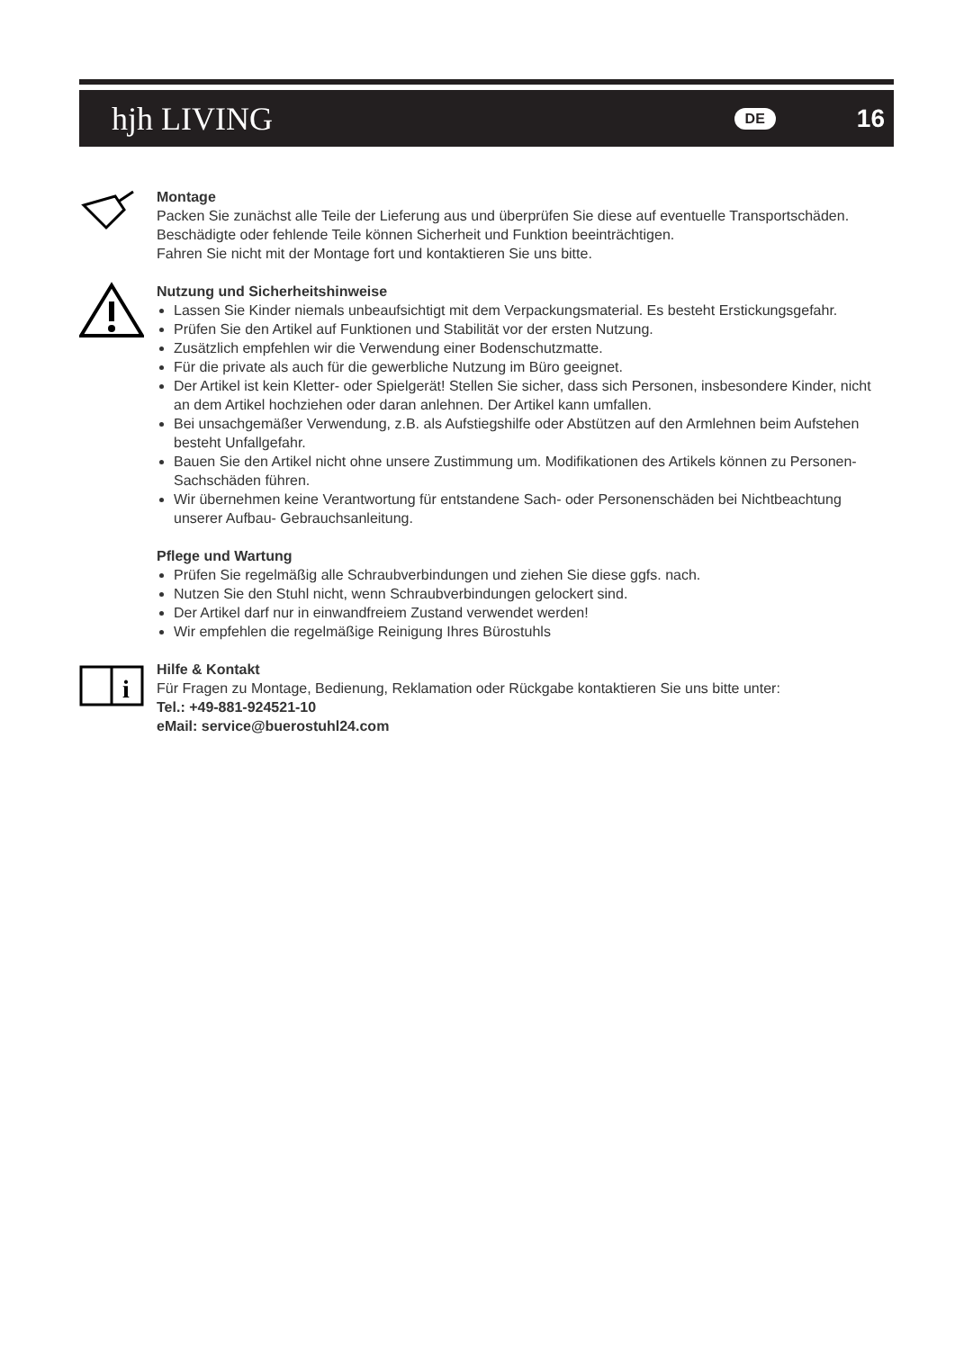hjh LIVING
DE 16
Montage
Packen Sie zunächst alle Teile der Lieferung aus und überprüfen Sie diese auf eventuelle Transportschäden.
Beschädigte oder fehlende Teile können Sicherheit und Funktion beeinträchtigen.
Fahren Sie nicht mit der Montage fort und kontaktieren Sie uns bitte.
Nutzung und Sicherheitshinweise
Lassen Sie Kinder niemals unbeaufsichtigt mit dem Verpackungsmaterial. Es besteht Erstickungsgefahr.
Prüfen Sie den Artikel auf Funktionen und Stabilität vor der ersten Nutzung.
Zusätzlich empfehlen wir die Verwendung einer Bodenschutzmatte.
Für die private als auch für die gewerbliche Nutzung im Büro geeignet.
Der Artikel ist kein Kletter- oder Spielgerät! Stellen Sie sicher, dass sich Personen, insbesondere Kinder, nicht an dem Artikel hochziehen oder daran anlehnen. Der Artikel kann umfallen.
Bei unsachgemäßer Verwendung, z.B. als Aufstiegshilfe oder Abstützen auf den Armlehnen beim Aufstehen besteht Unfallgefahr.
Bauen Sie den Artikel nicht ohne unsere Zustimmung um. Modifikationen des Artikels können zu Personen- Sachschäden führen.
Wir übernehmen keine Verantwortung für entstandene Sach- oder Personenschäden bei Nichtbeachtung unserer Aufbau- Gebrauchsanleitung.
Pflege und Wartung
Prüfen Sie regelmäßig alle Schraubverbindungen und ziehen Sie diese ggfs. nach.
Nutzen Sie den Stuhl nicht, wenn Schraubverbindungen gelockert sind.
Der Artikel darf nur in einwandfreiem Zustand verwendet werden!
Wir empfehlen die regelmäßige Reinigung Ihres Bürostuhls
i
Hilfe & Kontakt
Für Fragen zu Montage, Bedienung, Reklamation oder Rückgabe kontaktieren Sie uns bitte unter:
Tel.: +49-881-924521-10
eMail: service@buerostuhl24.com